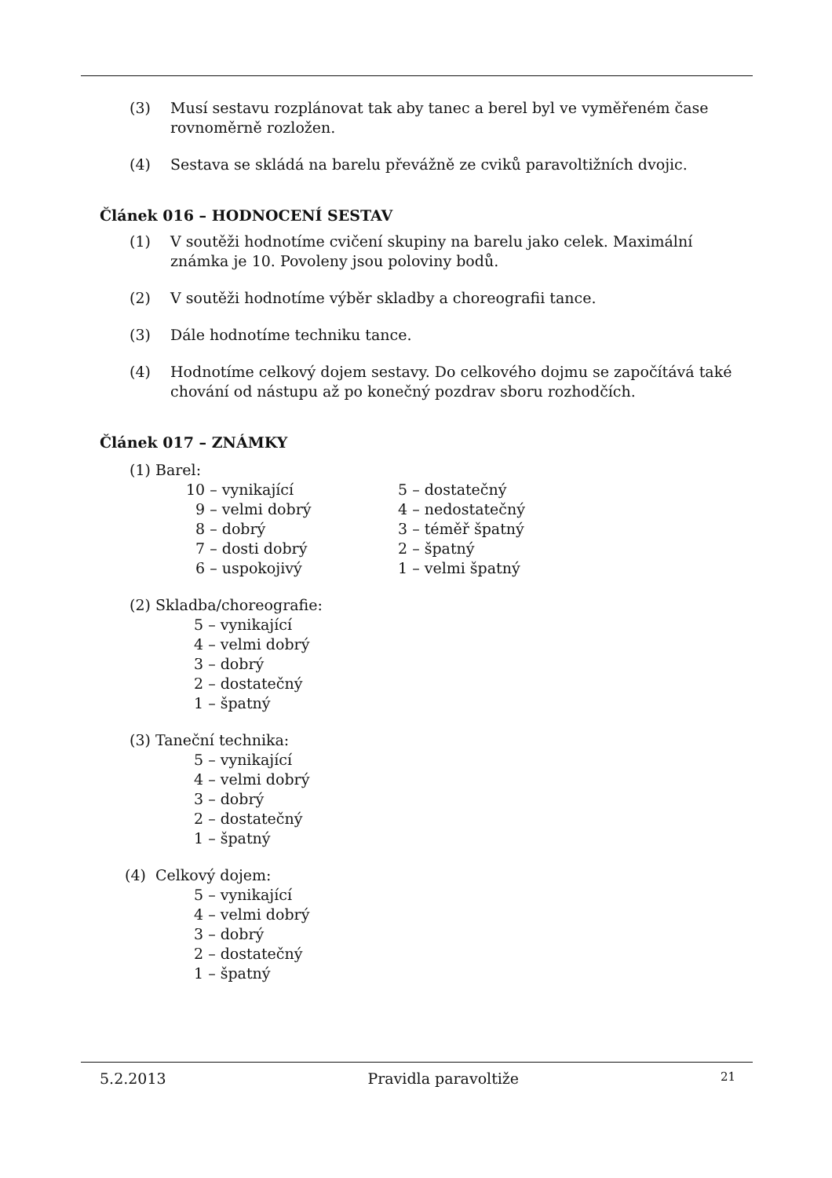(3) Musí sestavu rozplánovat tak aby tanec a berel byl ve vyměřeném čase rovnoměrně rozložen.
(4) Sestava se skládá na barelu převážně ze cviků paravoltižních dvojic.
Článek 016 – HODNOCENÍ SESTAV
(1) V soutěži hodnotíme cvičení skupiny na barelu jako celek. Maximální známka je 10. Povoleny jsou poloviny bodů.
(2) V soutěži hodnotíme výběr skladby a choreografii tance.
(3) Dále hodnotíme techniku tance.
(4) Hodnotíme celkový dojem sestavy. Do celkového dojmu se započítává také chování od nástupu až po konečný pozdrav sboru rozhodčích.
Článek 017 – ZNÁMKY
(1) Barel:
10 – vynikající
5 – dostatečný
9 – velmi dobrý
4 – nedostatečný
8 – dobrý
3 – téměř špatný
7 – dosti dobrý
2 – špatný
6 – uspokojivý
1 – velmi špatný
(2) Skladba/choreografie:
5 – vynikající
4 – velmi dobrý
3 – dobrý
2 – dostatečný
1 – špatný
(3) Taneční technika:
5 – vynikající
4 – velmi dobrý
3 – dobrý
2 – dostatečný
1 – špatný
(4) Celkový dojem:
5 – vynikající
4 – velmi dobrý
3 – dobrý
2 – dostatečný
1 – špatný
5.2.2013 Pravidla paravoltiže 21